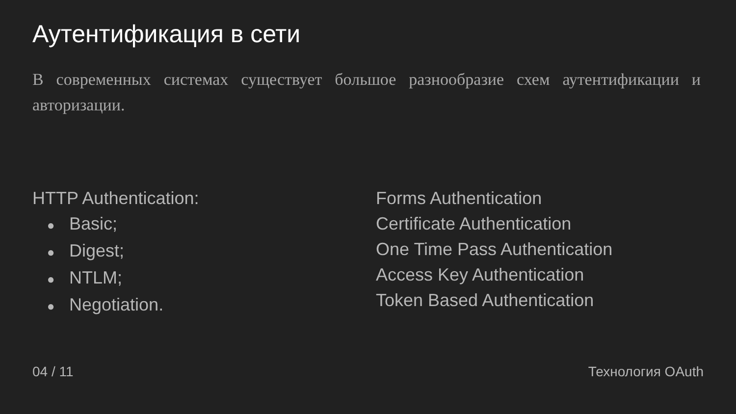Аутентификация в сети
В современных системах существует большое разнообразие схем аутентификации и авторизации.
HTTP Authentication:
● Basic;
● Digest;
● NTLM;
● Negotiation.
Forms Authentication
Certificate Authentication
One Time Pass Authentication
Access Key Authentication
Token Based Authentication
04 / 11 Технология OAuth